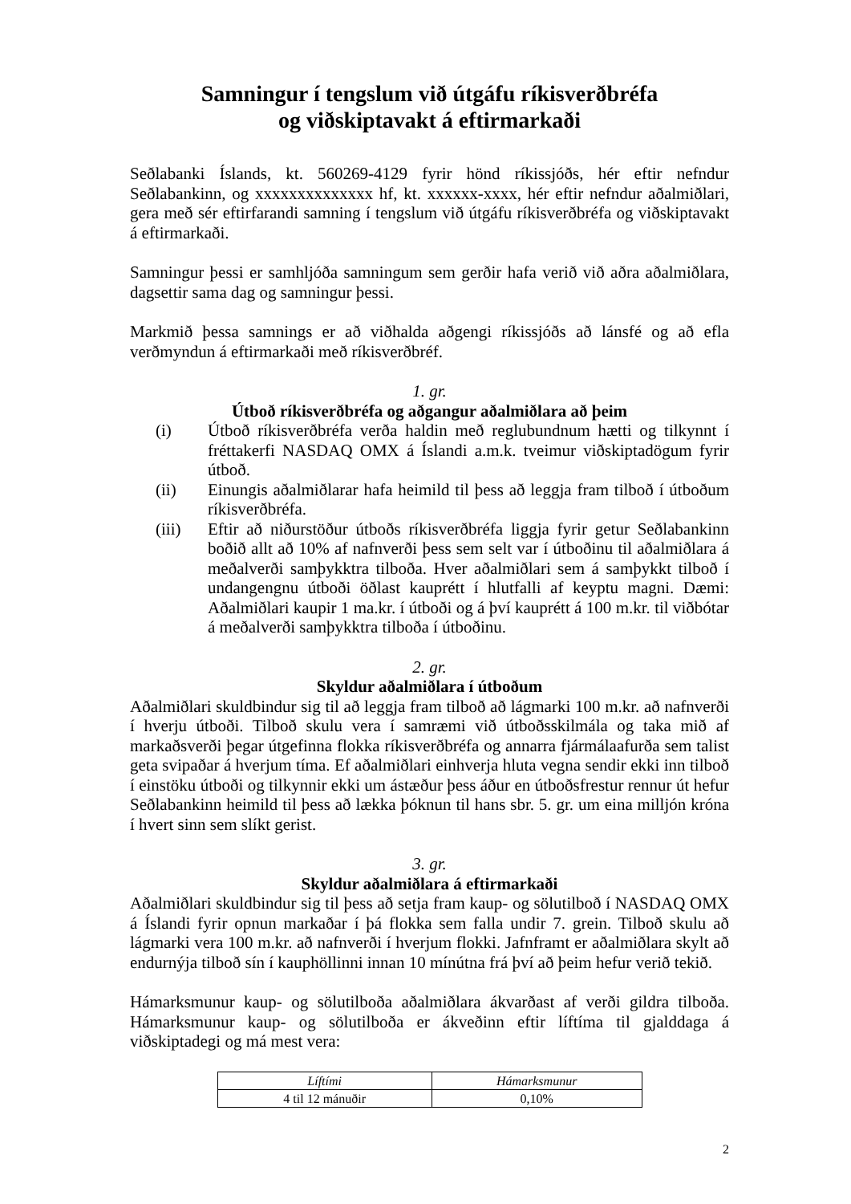Samningur í tengslum við útgáfu ríkisverðbréfa
og viðskiptavakt á eftirmarkaði
Seðlabanki Íslands, kt. 560269-4129 fyrir hönd ríkissjóðs, hér eftir nefndur Seðlabankinn, og xxxxxxxxxxxxxx hf, kt. xxxxxx-xxxx, hér eftir nefndur aðalmiðlari, gera með sér eftirfarandi samning í tengslum við útgáfu ríkisverðbréfa og viðskiptavakt á eftirmarkaði.
Samningur þessi er samhljóða samningum sem gerðir hafa verið við aðra aðalmiðlara, dagsettir sama dag og samningur þessi.
Markmið þessa samnings er að viðhalda aðgengi ríkissjóðs að lánsfé og að efla verðmyndun á eftirmarkaði með ríkisverðbréf.
1. gr.
Útboð ríkisverðbréfa og aðgangur aðalmiðlara að þeim
(i) Útboð ríkisverðbréfa verða haldin með reglubundnum hætti og tilkynnt í fréttakerfi NASDAQ OMX á Íslandi a.m.k. tveimur viðskiptadögum fyrir útboð.
(ii) Einungis aðalmiðlarar hafa heimild til þess að leggja fram tilboð í útboðum ríkisverðbréfa.
(iii) Eftir að niðurstöður útboðs ríkisverðbréfa liggja fyrir getur Seðlabankinn boðið allt að 10% af nafnverði þess sem selt var í útboðinu til aðalmiðlara á meðalverði samþykktra tilboða. Hver aðalmiðlari sem á samþykkt tilboð í undangengnu útboði öðlast kauprétt í hlutfalli af keyptu magni. Dæmi: Aðalmiðlari kaupir 1 ma.kr. í útboði og á því kauprétt á 100 m.kr. til viðbótar á meðalverði samþykktra tilboða í útboðinu.
2. gr.
Skyldur aðalmiðlara í útboðum
Aðalmiðlari skuldbindur sig til að leggja fram tilboð að lágmarki 100 m.kr. að nafnverði í hverju útboði. Tilboð skulu vera í samræmi við útboðsskilmála og taka mið af markaðsverði þegar útgefinna flokka ríkisverðbréfa og annarra fjármálaafurða sem talist geta svipaðar á hverjum tíma. Ef aðalmiðlari einhverja hluta vegna sendir ekki inn tilboð í einstöku útboði og tilkynnir ekki um ástæður þess áður en útboðsfrestur rennur út hefur Seðlabankinn heimild til þess að lækka þóknun til hans sbr. 5. gr. um eina milljón króna í hvert sinn sem slíkt gerist.
3. gr.
Skyldur aðalmiðlara á eftirmarkaði
Aðalmiðlari skuldbindur sig til þess að setja fram kaup- og sölutilboð í NASDAQ OMX á Íslandi fyrir opnun markaðar í þá flokka sem falla undir 7. grein. Tilboð skulu að lágmarki vera 100 m.kr. að nafnverði í hverjum flokki. Jafnframt er aðalmiðlara skylt að endurnýja tilboð sín í kauphöllinni innan 10 mínútna frá því að þeim hefur verið tekið.
Hámarksmunur kaup- og sölutilboða aðalmiðlara ákvarðast af verði gildra tilboða. Hámarksmunur kaup- og sölutilboða er ákveðinn eftir líftíma til gjalddaga á viðskiptadegi og má mest vera:
| Líftími | Hámarksmunur |
| --- | --- |
| 4 til 12 mánuðir | 0,10% |
2